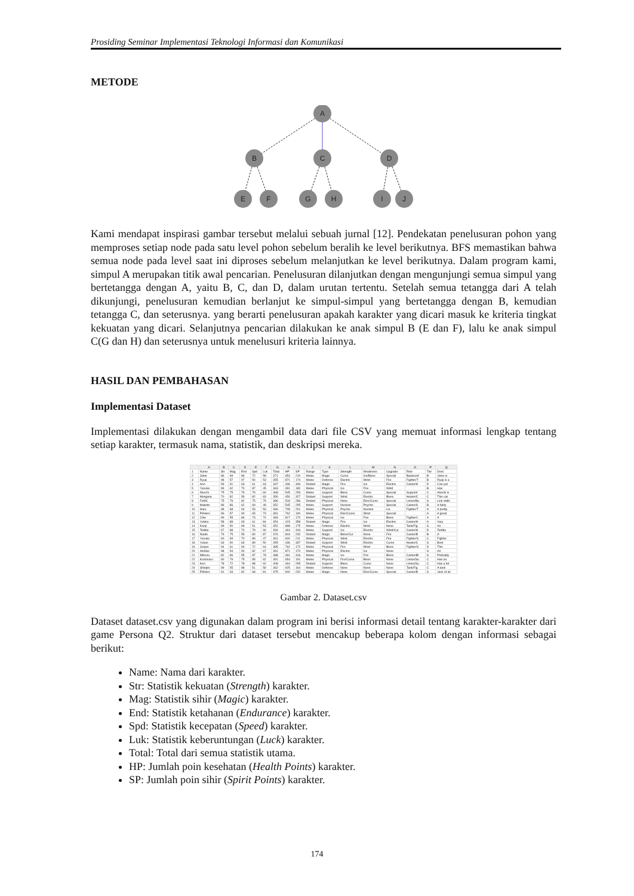Prosiding Seminar Implementasi Teknologi Informasi dan Komunikasi
METODE
A
B
C
D
E
F
G
H
I
J
Kami mendapat inspirasi gambar tersebut melalui sebuah jurnal [12]. Pendekatan penelusuran pohon yang memproses setiap node pada satu level pohon sebelum beralih ke level berikutnya. BFS memastikan bahwa semua node pada level saat ini diproses sebelum melanjutkan ke level berikutnya. Dalam program kami, simpul A merupakan titik awal pencarian. Penelusuran dilanjutkan dengan mengunjungi semua simpul yang bertetangga dengan A, yaitu B, C, dan D, dalam urutan tertentu. Setelah semua tetangga dari A telah dikunjungi, penelusuran kemudian berlanjut ke simpul-simpul yang bertetangga dengan B, kemudian tetangga C, dan seterusnya. yang berarti penelusuran apakah karakter yang dicari masuk ke kriteria tingkat kekuatan yang dicari. Selanjutnya pencarian dilakukan ke anak simpul B (E dan F), lalu ke anak simpul C(G dan H) dan seterusnya untuk menelusuri kriteria lainnya.
HASIL DAN PEMBAHASAN
Implementasi Dataset
Implementasi dilakukan dengan mengambil data dari file CSV yang memuat informasi lengkap tentang setiap karakter, termasuk nama, statistik, dan deskripsi mereka.
| | A | B | C | D | E | F | G | H | I | J | K | L | M | N | O | P | Q |
| --- | --- | --- | --- | --- | --- | --- | --- | --- | --- | --- | --- | --- | --- | --- | --- | --- | --- |
| 1 | Name | Str | Mag | End | Spd | Luk | Total | HP | SP | Range | Type | Strength | Weakness | Upgrade | Role | Tier | Desc |
| 2 | Joker | 86 | 69 | 86 | 72 | 58 | 371 | 654 | 210 | Melee | Magic | Curse | Ice/Bless | Special | Balanced | B | Joker is |
| 3 | Ryuji | 98 | 57 | 97 | 50 | 53 | 355 | 871 | 174 | Melee | Defense | Electric | Wind | Fire | Fighter/T | B | Ryuji is a |
| 4 | Ann | 59 | 91 | 63 | 61 | 63 | 337 | 436 | 349 | Distant | Magic | Fire | Ice | Electric | Caster/H | D | Can put |
| 5 | Yusuke | 99 | 62 | 70 | 87 | 45 | 363 | 491 | 180 | Melee | Physical | Ice | Fire | Wind | | B | Has |
| 6 | Akechi | 75 | 75 | 79 | 79 | 60 | 368 | 545 | 253 | Melee | Support | Bless | Curse | Special | Support/ | C | Akechi is |
| 7 | Morgana | 70 | 82 | 59 | 82 | 63 | 356 | 450 | 327 | Distant | Support | Wind | Electric | Bless | Healer/C | C | This cat |
| 8 | FeMC | 75 | 79 | 82 | 75 | 75 | 386 | 518 | 286 | Distant | Physical | None | Elec/Curse | Special | Linker/Ba | S | Link skills |
| 9 | Makoto | 86 | 86 | 62 | 69 | 49 | 352 | 545 | 295 | Melee | Support | Nuclear | Psycho | Special | Caster/S | B | A fairly |
| 10 | Haru | 98 | 68 | 94 | 53 | 53 | 366 | 708 | 201 | Melee | Physical | Psycho | Nuclear | Ice | Fighter/T | A | A pretty |
| 11 | P4Hero | 96 | 57 | 90 | 65 | 73 | 381 | 762 | 190 | Melee | Physical | Elec/Curse | Wind | Special | | A | A great |
| 12 | Chie | 99 | 55 | 86 | 73 | 70 | 383 | 817 | 170 | Melee | Physical | Ice | Fire | Bless | Fighter/L | A | A |
| 13 | Yukiko | 58 | 88 | 63 | 61 | 84 | 354 | 423 | 358 | Distant | Magic | Fire | Ice | Electric | Caster/H | A | Very |
| 14 | Kanji | 99 | 50 | 99 | 51 | 53 | 352 | 898 | 175 | Melee | Defense | Electric | Wind | None | Tank/Fig | S | An |
| 15 | Teddie | 67 | 88 | 70 | 79 | 90 | 394 | 464 | 316 | Melee | Support | Ice | Electric | Wind/Cur | Caster/H | D | Teddie |
| 16 | Naoto | 79 | 75 | 55 | 80 | 87 | 376 | 844 | 232 | Distant | Magic | Bless/Cur | None | Fire | Caster/B | B | A |
| 17 | Yosuke | 90 | 65 | 70 | 89 | 47 | 361 | 600 | 211 | Melee | Physical | Wind | Electric | Fire | Fighter/S | C | Fighter |
| 18 | Yukari | 63 | 90 | 63 | 89 | 50 | 355 | 436 | 337 | Distant | Support | Wind | Electric | Curse | Healer/C | S | Best |
| 19 | Junpei | 94 | 61 | 94 | 72 | 64 | 385 | 762 | 172 | Melee | Physical | Fire | Wind | Bless | Fighter/S | D | This |
| 20 | Akihiko | 98 | 54 | 90 | 82 | 67 | 391 | 871 | 170 | Melee | Physical | Electric | Ice | None | | S | An |
| 21 | Mitsuru | 82 | 86 | 55 | 87 | 78 | 388 | 491 | 316 | Melee | Magic | Ice | Fire | Bless | Caster/Bl | S | Probably |
| 22 | Koromaru | 90 | 79 | 75 | 85 | 62 | 391 | 654 | 191 | Melee | Physical | Fire/Curse | Bless | None | Linker/Su | C | Has an |
| 23 | Ken | 78 | 72 | 78 | 88 | 92 | 408 | 464 | 295 | Distant | Support | Bless | Curse | None | Linker/Su | C | Has a bit |
| 24 | Shinjiro | 99 | 55 | 98 | 51 | 59 | 362 | 925 | 164 | Melee | Defense | None | None | None | Tank/Fig | C | A tank |
| 25 | P3Hero | 81 | 63 | 82 | 68 | 81 | 375 | 600 | 232 | Melee | Magic | None | Elec/Curse | Special | Caster/B | S | Jack of all |
Gambar 2. Dataset.csv
Dataset dataset.csv yang digunakan dalam program ini berisi informasi detail tentang karakter-karakter dari game Persona Q2. Struktur dari dataset tersebut mencakup beberapa kolom dengan informasi sebagai berikut:
Name: Nama dari karakter.
Str: Statistik kekuatan (Strength) karakter.
Mag: Statistik sihir (Magic) karakter.
End: Statistik ketahanan (Endurance) karakter.
Spd: Statistik kecepatan (Speed) karakter.
Luk: Statistik keberuntungan (Luck) karakter.
Total: Total dari semua statistik utama.
HP: Jumlah poin kesehatan (Health Points) karakter.
SP: Jumlah poin sihir (Spirit Points) karakter.
174